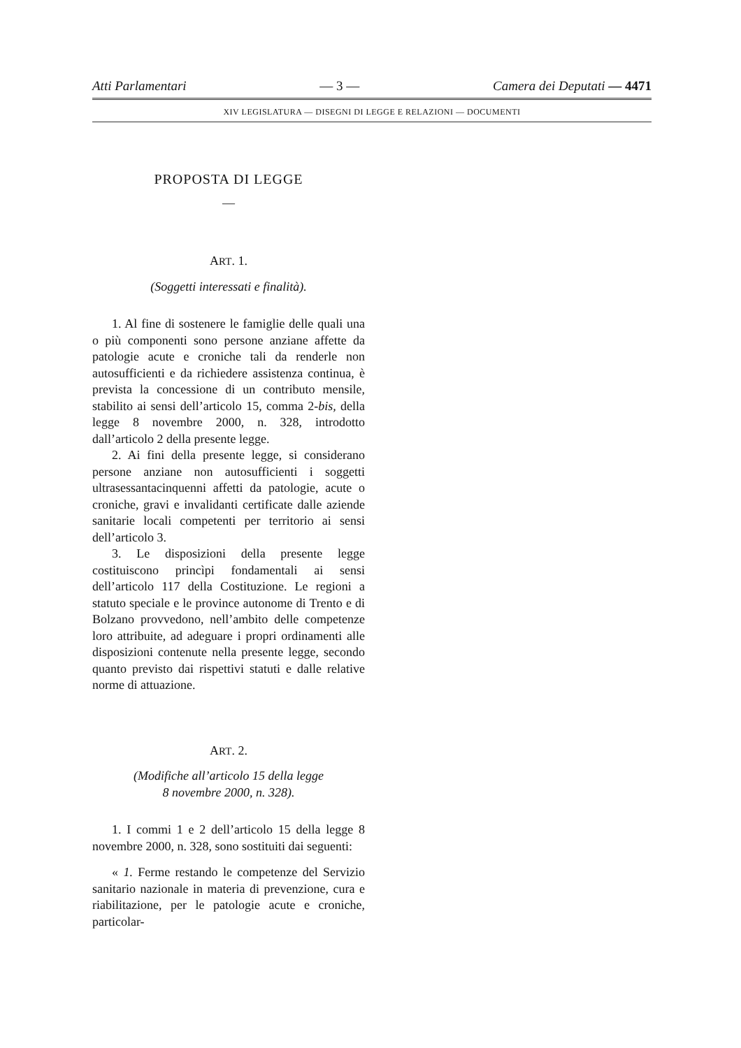Atti Parlamentari — 3 — Camera dei Deputati — 4471
XIV LEGISLATURA — DISEGNI DI LEGGE E RELAZIONI — DOCUMENTI
PROPOSTA DI LEGGE
—
ART. 1.
(Soggetti interessati e finalità).
1. Al fine di sostenere le famiglie delle quali una o più componenti sono persone anziane affette da patologie acute e croniche tali da renderle non autosufficienti e da richiedere assistenza continua, è prevista la concessione di un contributo mensile, stabilito ai sensi dell’articolo 15, comma 2-bis, della legge 8 novembre 2000, n. 328, introdotto dall’articolo 2 della presente legge.
2. Ai fini della presente legge, si considerano persone anziane non autosufficienti i soggetti ultrasessantacinquenni affetti da patologie, acute o croniche, gravi e invalidanti certificate dalle aziende sanitarie locali competenti per territorio ai sensi dell’articolo 3.
3. Le disposizioni della presente legge costituiscono princìpi fondamentali ai sensi dell’articolo 117 della Costituzione. Le regioni a statuto speciale e le province autonome di Trento e di Bolzano provvedono, nell’ambito delle competenze loro attribuite, ad adeguare i propri ordinamenti alle disposizioni contenute nella presente legge, secondo quanto previsto dai rispettivi statuti e dalle relative norme di attuazione.
ART. 2.
(Modifiche all’articolo 15 della legge
8 novembre 2000, n. 328).
1. I commi 1 e 2 dell’articolo 15 della legge 8 novembre 2000, n. 328, sono sostituiti dai seguenti:
« 1. Ferme restando le competenze del Servizio sanitario nazionale in materia di prevenzione, cura e riabilitazione, per le patologie acute e croniche, particolar-